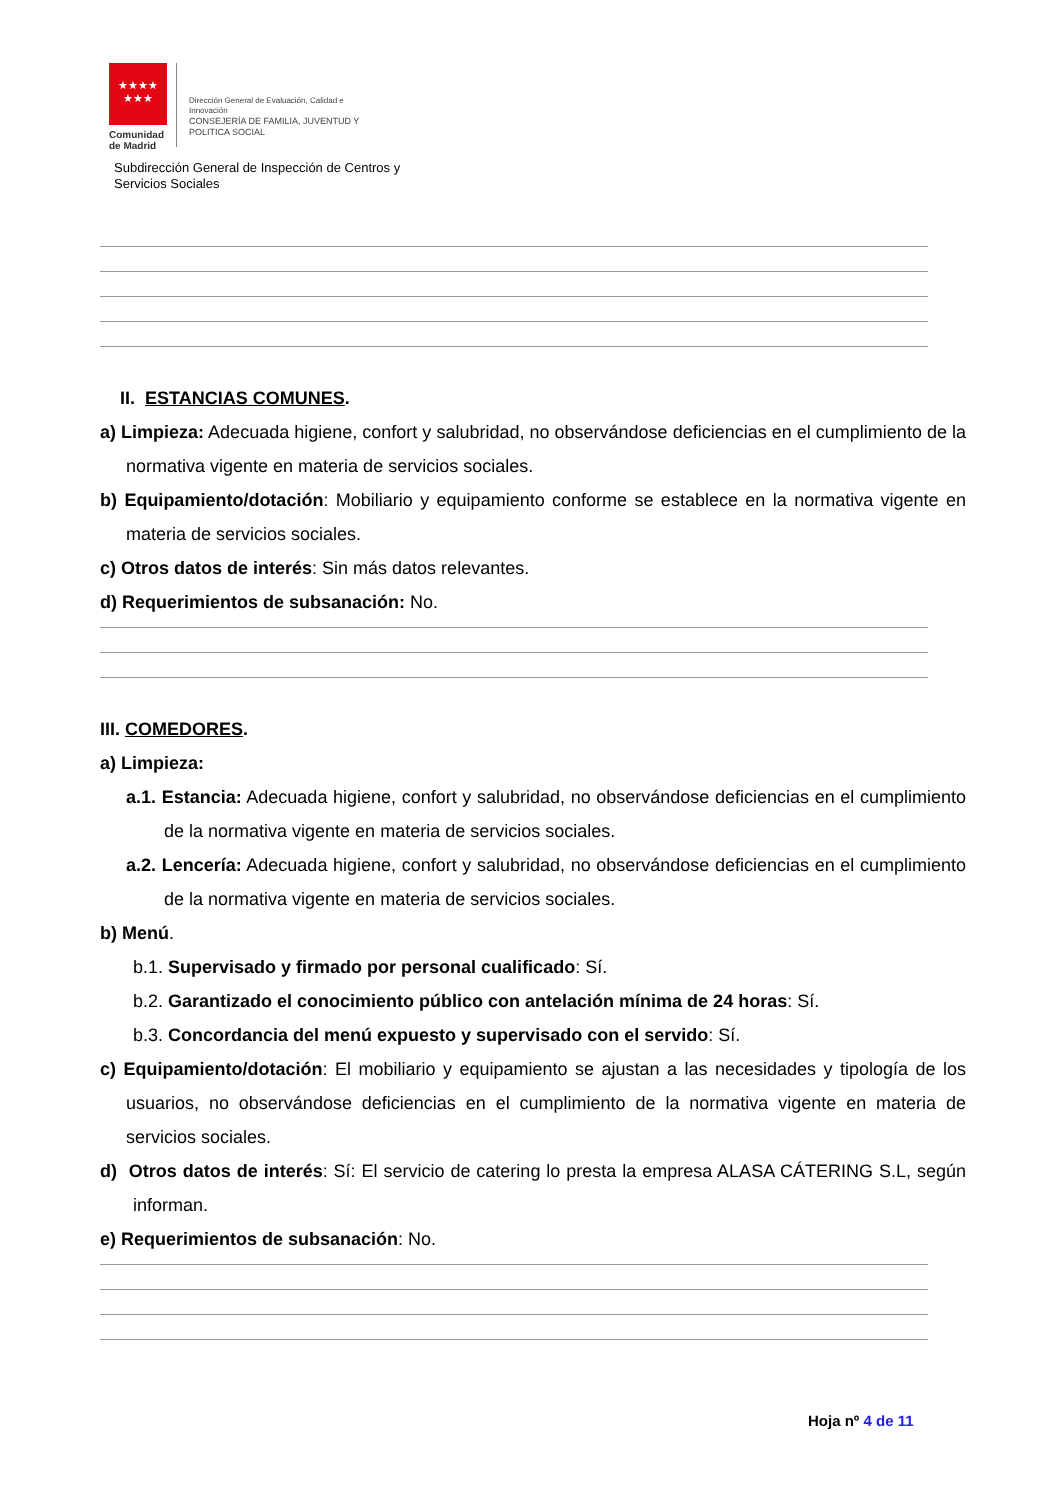★★★★
★★★
Comunidad
de Madrid
Dirección General de Evaluación, Calidad e
Innovación
CONSEJERÍA DE FAMILIA, JUVENTUD Y
POLITICA SOCIAL
Subdirección General de Inspección de Centros y
Servicios Sociales
II. ESTANCIAS COMUNES.
a) Limpieza: Adecuada higiene, confort y salubridad, no observándose deficiencias en el cumplimiento de la normativa vigente en materia de servicios sociales.
b) Equipamiento/dotación: Mobiliario y equipamiento conforme se establece en la normativa vigente en materia de servicios sociales.
c) Otros datos de interés: Sin más datos relevantes.
d) Requerimientos de subsanación: No.
III. COMEDORES.
a) Limpieza:
a.1. Estancia: Adecuada higiene, confort y salubridad, no observándose deficiencias en el cumplimiento de la normativa vigente en materia de servicios sociales.
a.2. Lencería: Adecuada higiene, confort y salubridad, no observándose deficiencias en el cumplimiento de la normativa vigente en materia de servicios sociales.
b) Menú.
b.1. Supervisado y firmado por personal cualificado: Sí.
b.2. Garantizado el conocimiento público con antelación mínima de 24 horas: Sí.
b.3. Concordancia del menú expuesto y supervisado con el servido: Sí.
c) Equipamiento/dotación: El mobiliario y equipamiento se ajustan a las necesidades y tipología de los usuarios, no observándose deficiencias en el cumplimiento de la normativa vigente en materia de servicios sociales.
d) Otros datos de interés: Sí: El servicio de catering lo presta la empresa ALASA CÁTERING S.L, según informan.
e) Requerimientos de subsanación: No.
Hoja nº 4 de 11